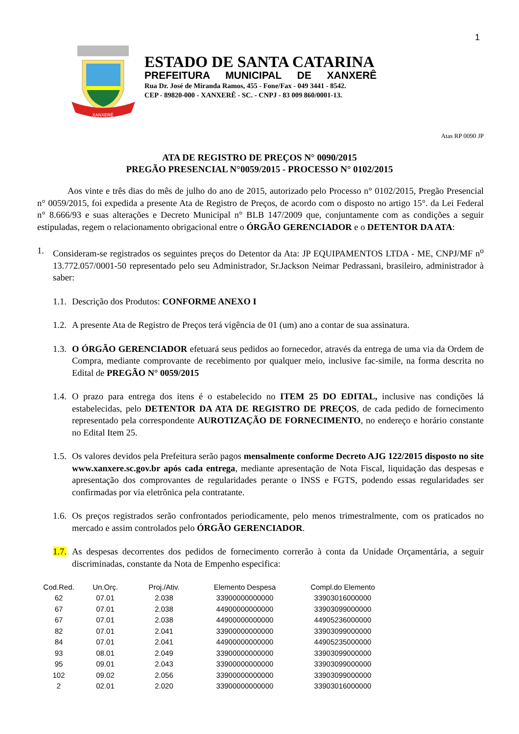1
XANXERÊ
ESTADO DE SANTA CATARINA
PREFEITURA MUNICIPAL DE XANXERÊ
Rua Dr. José de Miranda Ramos, 455 - Fone/Fax - 049 3441 - 8542.
CEP - 89820-000 - XANXERÊ - SC. - CNPJ - 83 009 860/0001-13.
Atas RP 0090 JP
ATA DE REGISTRO DE PREÇOS N° 0090/2015
PREGÃO PRESENCIAL N°0059/2015 - PROCESSO N° 0102/2015
Aos vinte e três dias do mês de julho do ano de 2015, autorizado pelo Processo n° 0102/2015, Pregão Presencial n° 0059/2015, foi expedida a presente Ata de Registro de Preços, de acordo com o disposto no artigo 15°. da Lei Federal n° 8.666/93 e suas alterações e Decreto Municipal n° BLB 147/2009 que, conjuntamente com as condições a seguir estipuladas, regem o relacionamento obrigacional entre o ÓRGÃO GERENCIADOR e o DETENTOR DA ATA:
1. Consideram-se registrados os seguintes preços do Detentor da Ata: JP EQUIPAMENTOS LTDA - ME, CNPJ/MF n<sup>o</sup> 13.772.057/0001-50 representado pelo seu Administrador, Sr.Jackson Neimar Pedrassani, brasileiro, administrador à saber:
1.1. Descrição dos Produtos: CONFORME ANEXO I
1.2. A presente Ata de Registro de Preços terá vigência de 01 (um) ano a contar de sua assinatura.
1.3. O ÓRGÃO GERENCIADOR efetuará seus pedidos ao fornecedor, através da entrega de uma via da Ordem de Compra, mediante comprovante de recebimento por qualquer meio, inclusive fac-simile, na forma descrita no Edital de PREGÃO N° 0059/2015
1.4. O prazo para entrega dos itens é o estabelecido no ITEM 25 DO EDITAL, inclusive nas condições lá estabelecidas, pelo DETENTOR DA ATA DE REGISTRO DE PREÇOS, de cada pedido de fornecimento representado pela correspondente AUROTIZAÇÃO DE FORNECIMENTO, no endereço e horário constante no Edital Item 25.
1.5. Os valores devidos pela Prefeitura serão pagos mensalmente conforme Decreto AJG 122/2015 disposto no site www.xanxere.sc.gov.br após cada entrega, mediante apresentação de Nota Fiscal, liquidação das despesas e apresentação dos comprovantes de regularidades perante o INSS e FGTS, podendo essas regularidades ser confirmadas por via eletrônica pela contratante.
1.6. Os preços registrados serão confrontados periodicamente, pelo menos trimestralmente, com os praticados no mercado e assim controlados pelo ÓRGÃO GERENCIADOR.
1.7. As despesas decorrentes dos pedidos de fornecimento correrão à conta da Unidade Orçamentária, a seguir discriminadas, constante da Nota de Empenho especifica:
| Cod.Red. | Un.Orç. | Proj./Ativ. | Elemento Despesa | Compl.do Elemento |
| --- | --- | --- | --- | --- |
| 62 | 07.01 | 2.038 | 33900000000000 | 33903016000000 |
| 67 | 07.01 | 2.038 | 44900000000000 | 33903099000000 |
| 67 | 07.01 | 2.038 | 44900000000000 | 44905236000000 |
| 82 | 07.01 | 2.041 | 33900000000000 | 33903099000000 |
| 84 | 07.01 | 2.041 | 44900000000000 | 44905235000000 |
| 93 | 08.01 | 2.049 | 33900000000000 | 33903099000000 |
| 95 | 09.01 | 2.043 | 33900000000000 | 33903099000000 |
| 102 | 09.02 | 2.056 | 33900000000000 | 33903099000000 |
| 2 | 02.01 | 2.020 | 33900000000000 | 33903016000000 |